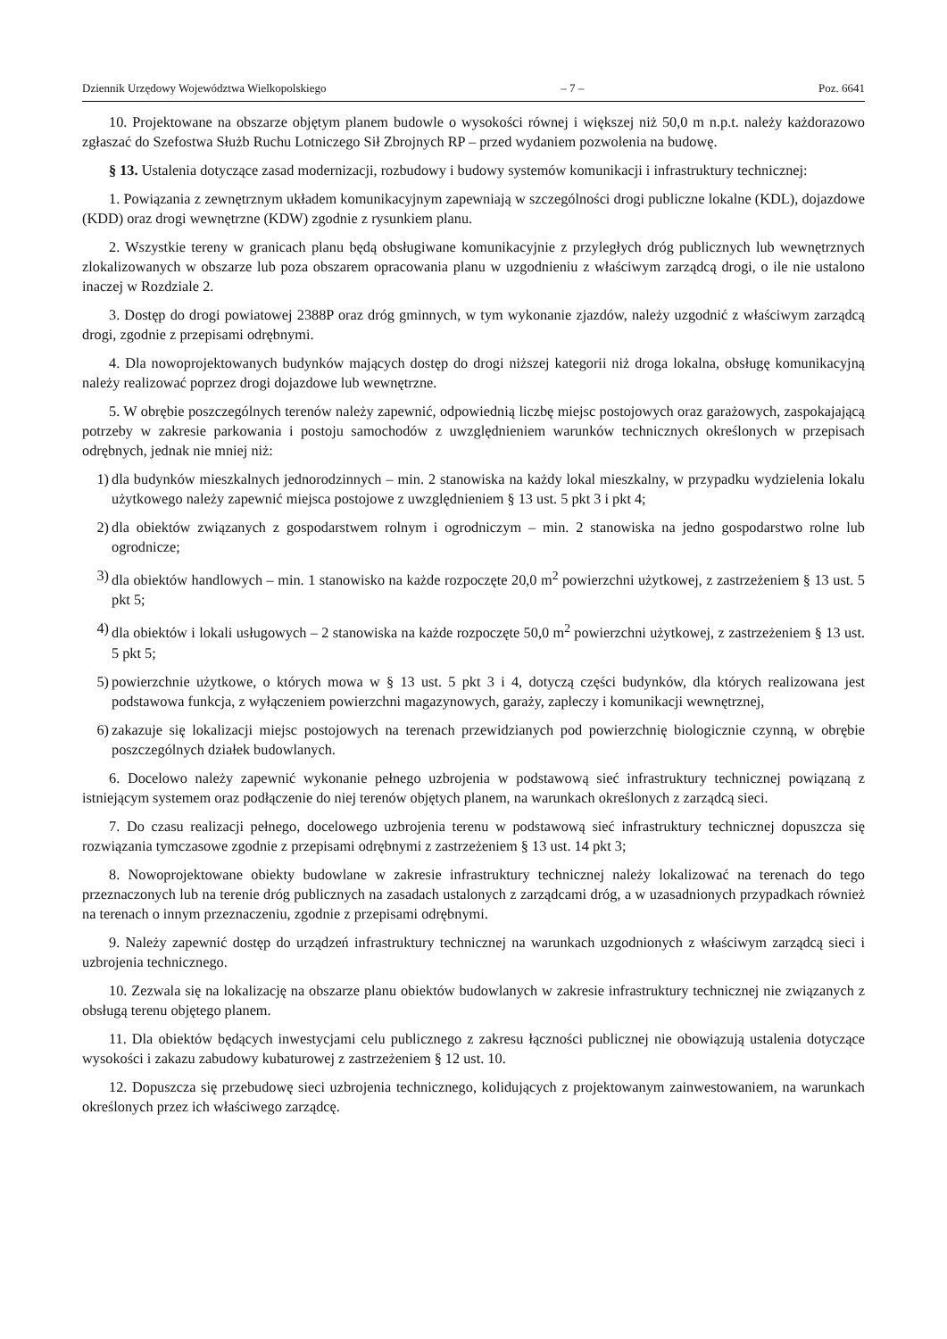Dziennik Urzędowy Województwa Wielkopolskiego – 7 – Poz. 6641
10. Projektowane na obszarze objętym planem budowle o wysokości równej i większej niż 50,0 m n.p.t. należy każdorazowo zgłaszać do Szefostwa Służb Ruchu Lotniczego Sił Zbrojnych RP – przed wydaniem pozwolenia na budowę.
§ 13. Ustalenia dotyczące zasad modernizacji, rozbudowy i budowy systemów komunikacji i infrastruktury technicznej:
1. Powiązania z zewnętrznym układem komunikacyjnym zapewniają w szczególności drogi publiczne lokalne (KDL), dojazdowe (KDD) oraz drogi wewnętrzne (KDW) zgodnie z rysunkiem planu.
2. Wszystkie tereny w granicach planu będą obsługiwane komunikacyjnie z przyległych dróg publicznych lub wewnętrznych zlokalizowanych w obszarze lub poza obszarem opracowania planu w uzgodnieniu z właściwym zarządcą drogi, o ile nie ustalono inaczej w Rozdziale 2.
3. Dostęp do drogi powiatowej 2388P oraz dróg gminnych, w tym wykonanie zjazdów, należy uzgodnić z właściwym zarządcą drogi, zgodnie z przepisami odrębnymi.
4. Dla nowoprojektowanych budynków mających dostęp do drogi niższej kategorii niż droga lokalna, obsługę komunikacyjną należy realizować poprzez drogi dojazdowe lub wewnętrzne.
5. W obrębie poszczególnych terenów należy zapewnić, odpowiednią liczbę miejsc postojowych oraz garażowych, zaspokajającą potrzeby w zakresie parkowania i postoju samochodów z uwzględnieniem warunków technicznych określonych w przepisach odrębnych, jednak nie mniej niż:
1) dla budynków mieszkalnych jednorodzinnych – min. 2 stanowiska na każdy lokal mieszkalny, w przypadku wydzielenia lokalu użytkowego należy zapewnić miejsca postojowe z uwzględnieniem § 13 ust. 5 pkt 3 i pkt 4;
2) dla obiektów związanych z gospodarstwem rolnym i ogrodniczym – min. 2 stanowiska na jedno gospodarstwo rolne lub ogrodnicze;
3) dla obiektów handlowych – min. 1 stanowisko na każde rozpoczęte 20,0 m<sup>2</sup> powierzchni użytkowej, z zastrzeżeniem § 13 ust. 5 pkt 5;
4) dla obiektów i lokali usługowych – 2 stanowiska na każde rozpoczęte 50,0 m<sup>2</sup> powierzchni użytkowej, z zastrzeżeniem § 13 ust. 5 pkt 5;
5) powierzchnie użytkowe, o których mowa w § 13 ust. 5 pkt 3 i 4, dotyczą części budynków, dla których realizowana jest podstawowa funkcja, z wyłączeniem powierzchni magazynowych, garaży, zapleczy i komunikacji wewnętrznej,
6) zakazuje się lokalizacji miejsc postojowych na terenach przewidzianych pod powierzchnię biologicznie czynną, w obrębie poszczególnych działek budowlanych.
6. Docelowo należy zapewnić wykonanie pełnego uzbrojenia w podstawową sieć infrastruktury technicznej powiązaną z istniejącym systemem oraz podłączenie do niej terenów objętych planem, na warunkach określonych z zarządcą sieci.
7. Do czasu realizacji pełnego, docelowego uzbrojenia terenu w podstawową sieć infrastruktury technicznej dopuszcza się rozwiązania tymczasowe zgodnie z przepisami odrębnymi z zastrzeżeniem § 13 ust. 14 pkt 3;
8. Nowoprojektowane obiekty budowlane w zakresie infrastruktury technicznej należy lokalizować na terenach do tego przeznaczonych lub na terenie dróg publicznych na zasadach ustalonych z zarządcami dróg, a w uzasadnionych przypadkach również na terenach o innym przeznaczeniu, zgodnie z przepisami odrębnymi.
9. Należy zapewnić dostęp do urządzeń infrastruktury technicznej na warunkach uzgodnionych z właściwym zarządcą sieci i uzbrojenia technicznego.
10. Zezwala się na lokalizację na obszarze planu obiektów budowlanych w zakresie infrastruktury technicznej nie związanych z obsługą terenu objętego planem.
11. Dla obiektów będących inwestycjami celu publicznego z zakresu łączności publicznej nie obowiązują ustalenia dotyczące wysokości i zakazu zabudowy kubaturowej z zastrzeżeniem § 12 ust. 10.
12. Dopuszcza się przebudowę sieci uzbrojenia technicznego, kolidujących z projektowanym zainwestowaniem, na warunkach określonych przez ich właściwego zarządcę.